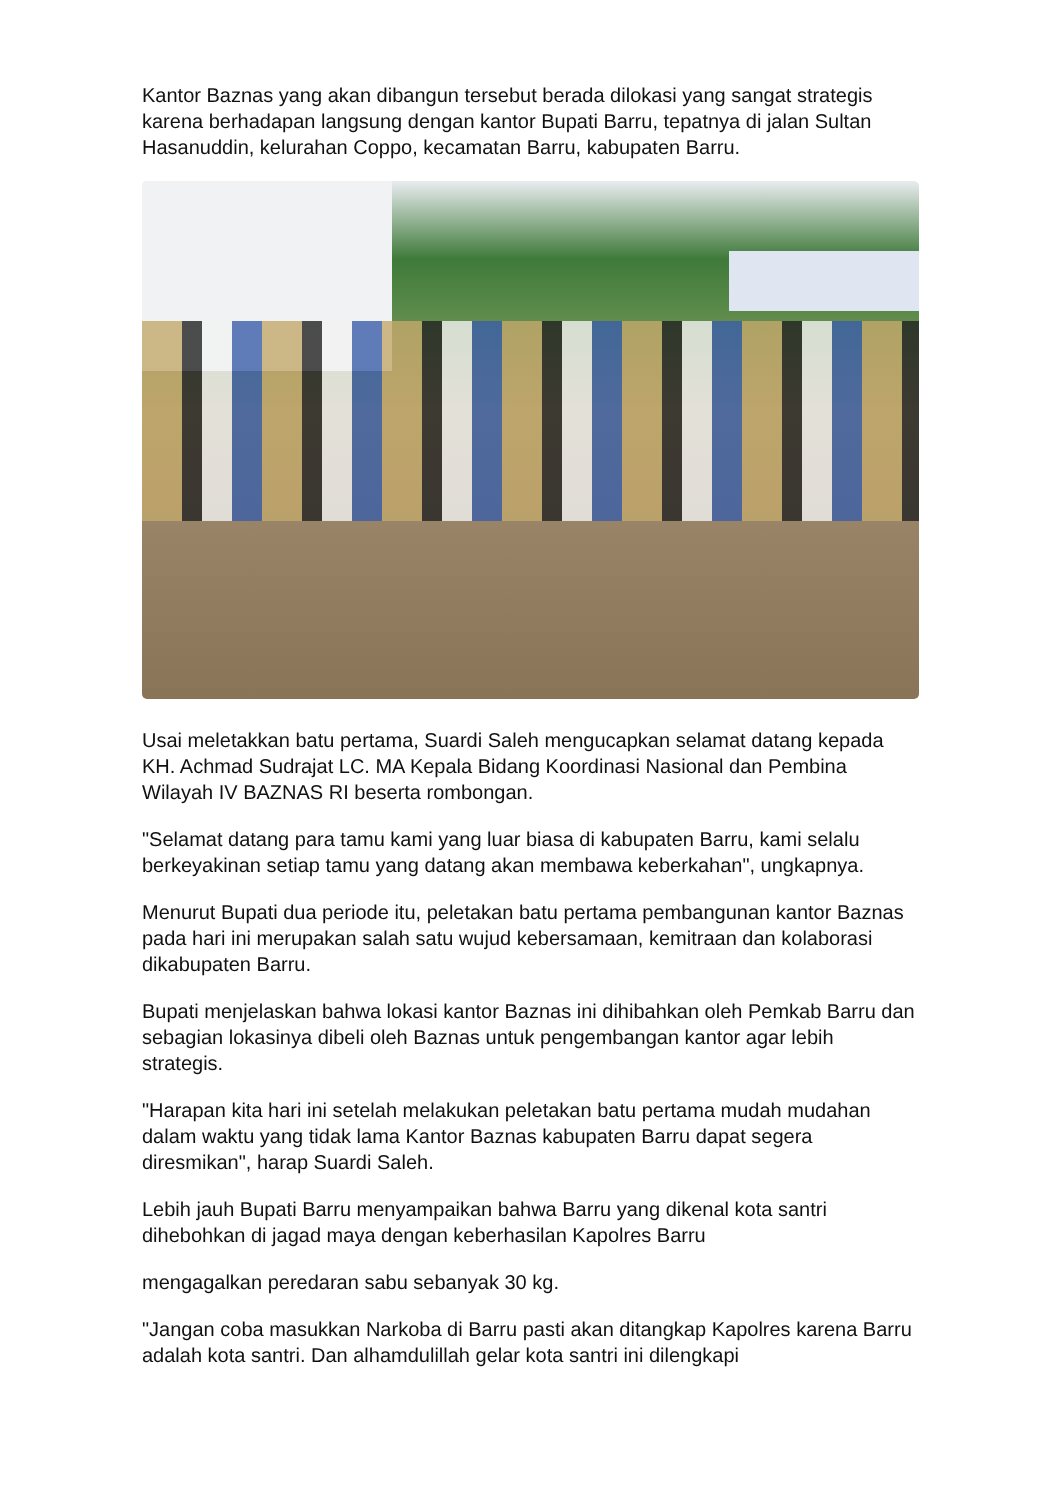Kantor Baznas yang akan dibangun tersebut berada dilokasi yang sangat strategis karena berhadapan langsung dengan kantor Bupati Barru, tepatnya di jalan Sultan Hasanuddin, kelurahan Coppo, kecamatan Barru, kabupaten Barru.
Usai meletakkan batu pertama, Suardi Saleh mengucapkan selamat datang kepada
KH. Achmad Sudrajat LC. MA Kepala Bidang Koordinasi Nasional dan Pembina Wilayah IV BAZNAS RI beserta rombongan.
"Selamat datang para tamu kami yang luar biasa di kabupaten Barru, kami selalu berkeyakinan setiap tamu yang datang akan membawa keberkahan", ungkapnya.
Menurut Bupati dua periode itu, peletakan batu pertama pembangunan kantor Baznas pada hari ini merupakan salah satu wujud kebersamaan, kemitraan dan kolaborasi dikabupaten Barru.
Bupati menjelaskan bahwa lokasi kantor Baznas ini dihibahkan oleh Pemkab Barru dan sebagian lokasinya dibeli oleh Baznas untuk pengembangan kantor agar lebih strategis.
"Harapan kita hari ini setelah melakukan peletakan batu pertama mudah mudahan dalam waktu yang tidak lama Kantor Baznas kabupaten Barru dapat segera diresmikan", harap Suardi Saleh.
Lebih jauh Bupati Barru menyampaikan bahwa Barru yang dikenal kota santri dihebohkan di jagad maya dengan keberhasilan Kapolres Barru
mengagalkan peredaran sabu sebanyak 30 kg.
"Jangan coba masukkan Narkoba di Barru pasti akan ditangkap Kapolres karena Barru adalah kota santri. Dan alhamdulillah gelar kota santri ini dilengkapi